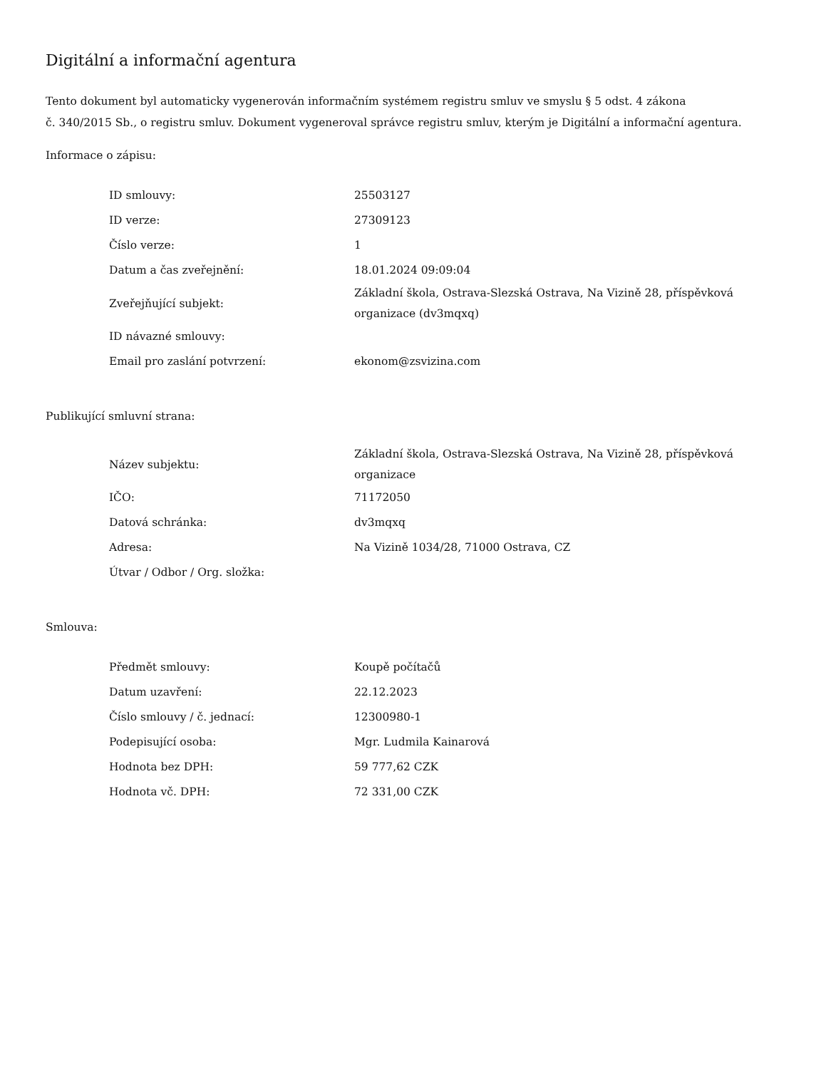Digitální a informační agentura
Tento dokument byl automaticky vygenerován informačním systémem registru smluv ve smyslu § 5 odst. 4 zákona
č. 340/2015 Sb., o registru smluv. Dokument vygeneroval správce registru smluv, kterým je Digitální a informační agentura.
Informace o zápisu:
| ID smlouvy: | 25503127 |
| ID verze: | 27309123 |
| Číslo verze: | 1 |
| Datum a čas zveřejnění: | 18.01.2024 09:09:04 |
| Zveřejňující subjekt: | Základní škola, Ostrava-Slezská Ostrava, Na Vizině 28, příspěvková organizace (dv3mqxq) |
| ID návazné smlouvy: | |
| Email pro zaslání potvrzení: | ekonom@zsvizina.com |
Publikující smluvní strana:
| Název subjektu: | Základní škola, Ostrava-Slezská Ostrava, Na Vizině 28, příspěvková organizace |
| IČO: | 71172050 |
| Datová schránka: | dv3mqxq |
| Adresa: | Na Vizině 1034/28, 71000 Ostrava, CZ |
| Útvar / Odbor / Org. složka: | |
Smlouva:
| Předmět smlouvy: | Koupě počítačů |
| Datum uzavření: | 22.12.2023 |
| Číslo smlouvy / č. jednací: | 12300980-1 |
| Podepisující osoba: | Mgr. Ludmila Kainarová |
| Hodnota bez DPH: | 59 777,62 CZK |
| Hodnota vč. DPH: | 72 331,00 CZK |